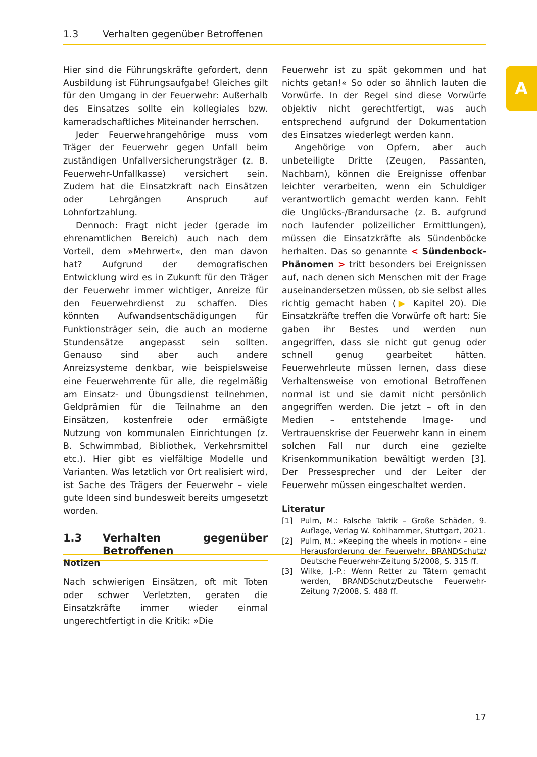1.3 Verhalten gegenüber Betroffenen
A
Hier sind die Führungskräfte gefordert, denn Ausbildung ist Führungsaufgabe! Gleiches gilt für den Umgang in der Feuerwehr: Außerhalb des Einsatzes sollte ein kollegiales bzw. kameradschaftliches Miteinander herrschen.
Jeder Feuerwehrangehörige muss vom Träger der Feuerwehr gegen Unfall beim zuständigen Unfallversicherungsträger (z. B. Feuerwehr-Unfallkasse) versichert sein. Zudem hat die Einsatzkraft nach Einsätzen oder Lehrgängen Anspruch auf Lohnfortzahlung.
Dennoch: Fragt nicht jeder (gerade im ehrenamtlichen Bereich) auch nach dem Vorteil, dem »Mehrwert«, den man davon hat? Aufgrund der demografischen Entwicklung wird es in Zukunft für den Träger der Feuerwehr immer wichtiger, Anreize für den Feuerwehrdienst zu schaffen. Dies könnten Aufwandsentschädigungen für Funktionsträger sein, die auch an moderne Stundensätze angepasst sein sollten. Genauso sind aber auch andere Anreizsysteme denkbar, wie beispielsweise eine Feuerwehrrente für alle, die regelmäßig am Einsatz- und Übungsdienst teilnehmen, Geldprämien für die Teilnahme an den Einsätzen, kostenfreie oder ermäßigte Nutzung von kommunalen Einrichtungen (z. B. Schwimmbad, Bibliothek, Verkehrsmittel etc.). Hier gibt es vielfältige Modelle und Varianten. Was letztlich vor Ort realisiert wird, ist Sache des Trägers der Feuerwehr – viele gute Ideen sind bundesweit bereits umgesetzt worden.
1.3 Verhalten gegenüber Betroffenen
Nach schwierigen Einsätzen, oft mit Toten oder schwer Verletzten, geraten die Einsatzkräfte immer wieder einmal ungerechtfertigt in die Kritik: »Die
Feuerwehr ist zu spät gekommen und hat nichts getan!« So oder so ähnlich lauten die Vorwürfe. In der Regel sind diese Vorwürfe objektiv nicht gerechtfertigt, was auch entsprechend aufgrund der Dokumentation des Einsatzes wiederlegt werden kann.
Angehörige von Opfern, aber auch unbeteiligte Dritte (Zeugen, Passanten, Nachbarn), können die Ereignisse offenbar leichter verarbeiten, wenn ein Schuldiger verantwortlich gemacht werden kann. Fehlt die Unglücks-/Brandursache (z. B. aufgrund noch laufender polizeilicher Ermittlungen), müssen die Einsatzkräfte als Sündenböcke herhalten. Das so genannte < Sündenbock-Phänomen > tritt besonders bei Ereignissen auf, nach denen sich Menschen mit der Frage auseinandersetzen müssen, ob sie selbst alles richtig gemacht haben (▶ Kapitel 20). Die Einsatzkräfte treffen die Vorwürfe oft hart: Sie gaben ihr Bestes und werden nun angegriffen, dass sie nicht gut genug oder schnell genug gearbeitet hätten. Feuerwehrleute müssen lernen, dass diese Verhaltensweise von emotional Betroffenen normal ist und sie damit nicht persönlich angegriffen werden. Die jetzt – oft in den Medien – entstehende Image- und Vertrauenskrise der Feuerwehr kann in einem solchen Fall nur durch eine gezielte Krisenkommunikation bewältigt werden [3]. Der Pressesprecher und der Leiter der Feuerwehr müssen eingeschaltet werden.
Literatur
[1] Pulm, M.: Falsche Taktik – Große Schäden, 9. Auflage, Verlag W. Kohlhammer, Stuttgart, 2021.
[2] Pulm, M.: »Keeping the wheels in motion« – eine Herausforderung der Feuerwehr, BRANDSchutz/ Deutsche Feuerwehr-Zeitung 5/2008, S. 315 ff.
[3] Wilke, J.-P.: Wenn Retter zu Tätern gemacht werden, BRANDSchutz/Deutsche Feuerwehr-Zeitung 7/2008, S. 488 ff.
Notizen
17